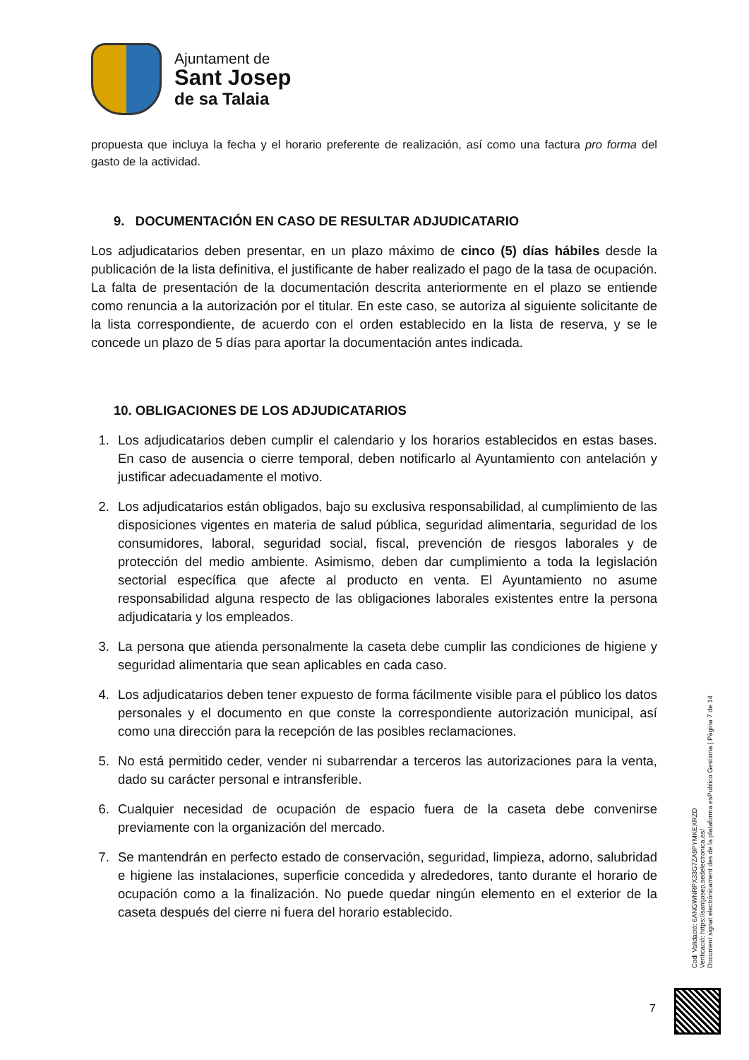Ajuntament de
Sant Josep
de sa Talaia
propuesta que incluya la fecha y el horario preferente de realización, así como una factura pro forma del gasto de la actividad.
9. DOCUMENTACIÓN EN CASO DE RESULTAR ADJUDICATARIO
Los adjudicatarios deben presentar, en un plazo máximo de cinco (5) días hábiles desde la publicación de la lista definitiva, el justificante de haber realizado el pago de la tasa de ocupación. La falta de presentación de la documentación descrita anteriormente en el plazo se entiende como renuncia a la autorización por el titular. En este caso, se autoriza al siguiente solicitante de la lista correspondiente, de acuerdo con el orden establecido en la lista de reserva, y se le concede un plazo de 5 días para aportar la documentación antes indicada.
10. OBLIGACIONES DE LOS ADJUDICATARIOS
1. Los adjudicatarios deben cumplir el calendario y los horarios establecidos en estas bases. En caso de ausencia o cierre temporal, deben notificarlo al Ayuntamiento con antelación y justificar adecuadamente el motivo.
2. Los adjudicatarios están obligados, bajo su exclusiva responsabilidad, al cumplimiento de las disposiciones vigentes en materia de salud pública, seguridad alimentaria, seguridad de los consumidores, laboral, seguridad social, fiscal, prevención de riesgos laborales y de protección del medio ambiente. Asimismo, deben dar cumplimiento a toda la legislación sectorial específica que afecte al producto en venta. El Ayuntamiento no asume responsabilidad alguna respecto de las obligaciones laborales existentes entre la persona adjudicataria y los empleados.
3. La persona que atienda personalmente la caseta debe cumplir las condiciones de higiene y seguridad alimentaria que sean aplicables en cada caso.
4. Los adjudicatarios deben tener expuesto de forma fácilmente visible para el público los datos personales y el documento en que conste la correspondiente autorización municipal, así como una dirección para la recepción de las posibles reclamaciones.
5. No está permitido ceder, vender ni subarrendar a terceros las autorizaciones para la venta, dado su carácter personal e intransferible.
6. Cualquier necesidad de ocupación de espacio fuera de la caseta debe convenirse previamente con la organización del mercado.
7. Se mantendrán en perfecto estado de conservación, seguridad, limpieza, adorno, salubridad e higiene las instalaciones, superficie concedida y alrededores, tanto durante el horario de ocupación como a la finalización. No puede quedar ningún elemento en el exterior de la caseta después del cierre ni fuera del horario establecido.
Codi Validació: 6ANGWNRPX33G7ZA9PYMKEXRZD
Verificació: https://santjosep.sedelectronica.es/
Document signat electrònicament des de la plataforma esPublico Gestiona | Pàgina 7 de 14
7